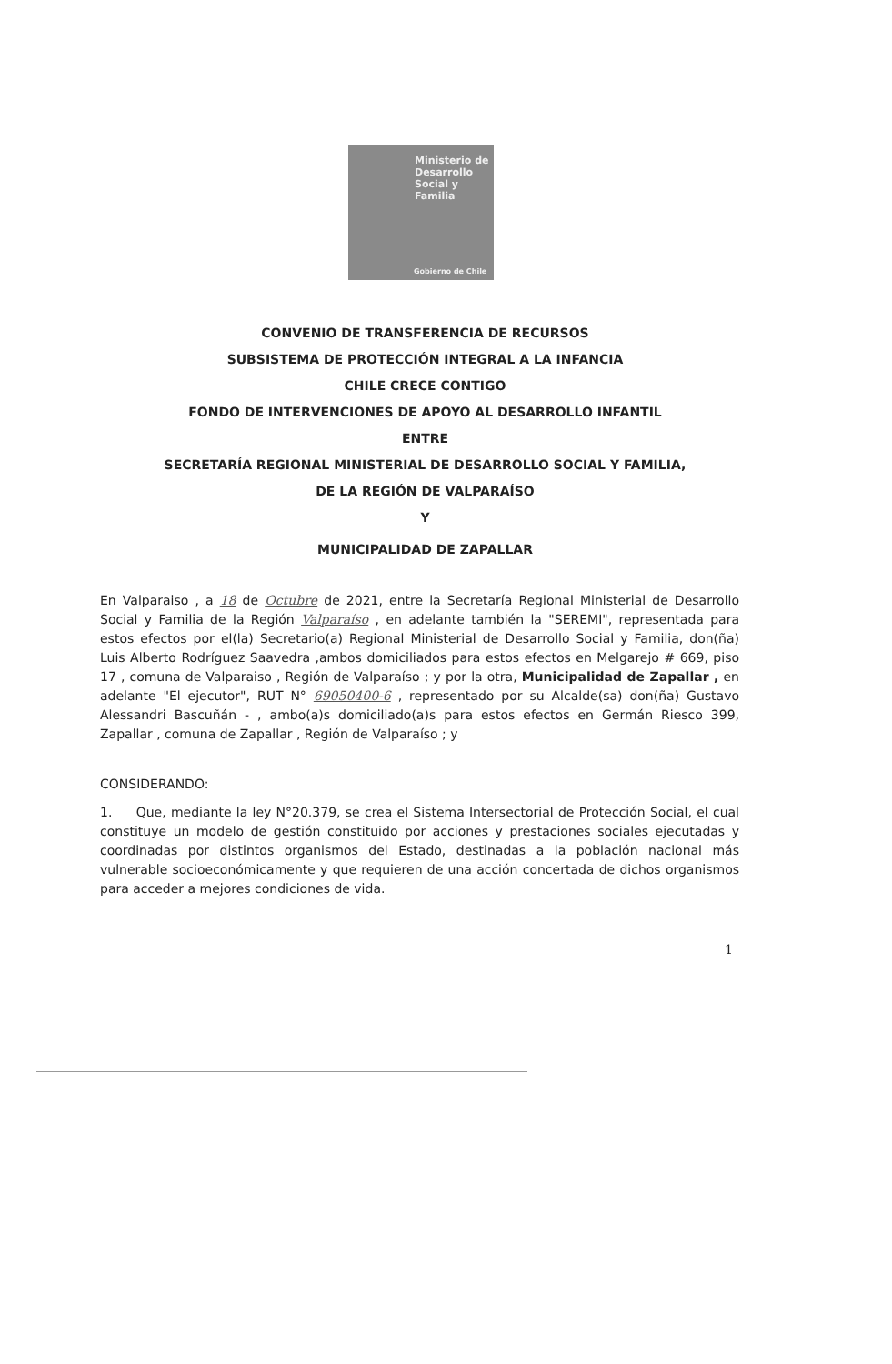Ministerio de
Desarrollo
Social y
Familia
Gobierno de Chile
CONVENIO DE TRANSFERENCIA DE RECURSOS
SUBSISTEMA DE PROTECCIÓN INTEGRAL A LA INFANCIA
CHILE CRECE CONTIGO
FONDO DE INTERVENCIONES DE APOYO AL DESARROLLO INFANTIL
ENTRE
SECRETARÍA REGIONAL MINISTERIAL DE DESARROLLO SOCIAL Y FAMILIA,
DE LA REGIÓN DE VALPARAÍSO
Y
MUNICIPALIDAD DE ZAPALLAR
En Valparaiso , a 18 de Octubre de 2021, entre la Secretaría Regional Ministerial de Desarrollo Social y Familia de la Región Valparaíso , en adelante también la "SEREMI", representada para estos efectos por el(la) Secretario(a) Regional Ministerial de Desarrollo Social y Familia, don(ña) Luis Alberto Rodríguez Saavedra ,ambos domiciliados para estos efectos en Melgarejo # 669, piso 17 , comuna de Valparaiso , Región de Valparaíso ; y por la otra, Municipalidad de Zapallar , en adelante "El ejecutor", RUT N° 69050400-6 , representado por su Alcalde(sa) don(ña) Gustavo Alessandri Bascuñán - , ambo(a)s domiciliado(a)s para estos efectos en Germán Riesco 399, Zapallar , comuna de Zapallar , Región de Valparaíso ; y
CONSIDERANDO:
1. Que, mediante la ley N°20.379, se crea el Sistema Intersectorial de Protección Social, el cual constituye un modelo de gestión constituido por acciones y prestaciones sociales ejecutadas y coordinadas por distintos organismos del Estado, destinadas a la población nacional más vulnerable socioeconómicamente y que requieren de una acción concertada de dichos organismos para acceder a mejores condiciones de vida.
1